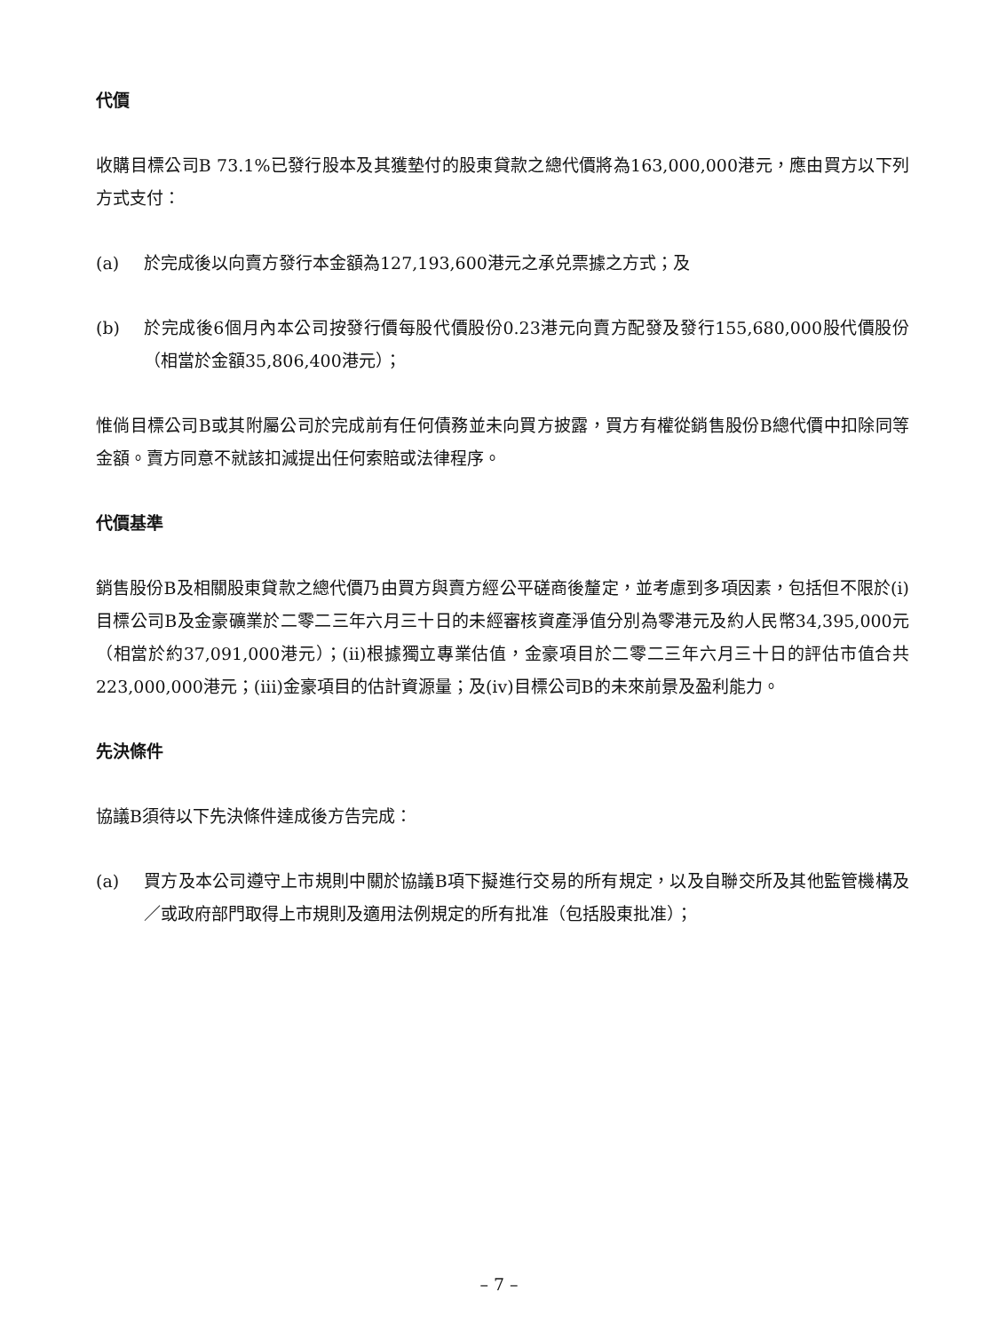代價
收購目標公司B 73.1%已發行股本及其獲墊付的股東貸款之總代價將為163,000,000港元，應由買方以下列方式支付：
(a) 於完成後以向賣方發行本金額為127,193,600港元之承兑票據之方式；及
(b) 於完成後6個月內本公司按發行價每股代價股份0.23港元向賣方配發及發行155,680,000股代價股份（相當於金額35,806,400港元）；
惟倘目標公司B或其附屬公司於完成前有任何債務並未向買方披露，買方有權從銷售股份B總代價中扣除同等金額。賣方同意不就該扣減提出任何索賠或法律程序。
代價基準
銷售股份B及相關股東貸款之總代價乃由買方與賣方經公平磋商後釐定，並考慮到多項因素，包括但不限於(i)目標公司B及金豪礦業於二零二三年六月三十日的未經審核資產淨值分別為零港元及約人民幣34,395,000元（相當於約37,091,000港元）；(ii)根據獨立專業估值，金豪項目於二零二三年六月三十日的評估市值合共223,000,000港元；(iii)金豪項目的估計資源量；及(iv)目標公司B的未來前景及盈利能力。
先決條件
協議B須待以下先決條件達成後方告完成：
(a) 買方及本公司遵守上市規則中關於協議B項下擬進行交易的所有規定，以及自聯交所及其他監管機構及／或政府部門取得上市規則及適用法例規定的所有批准（包括股東批准）；
– 7 –